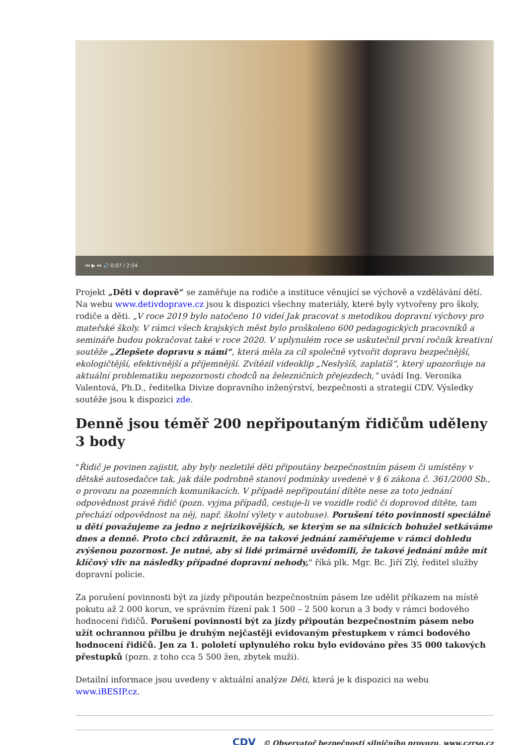⏮ ▶ ⏭ 🔊 0:07 / 2:54
Projekt „Děti v dopravě“ se zaměřuje na rodiče a instituce věnující se výchově a vzdělávání dětí. Na webu www.detivdoprave.cz jsou k dispozici všechny materiály, které byly vytvořeny pro školy, rodiče a děti. „V roce 2019 bylo natočeno 10 videí Jak pracovat s metodikou dopravní výchovy pro mateřské školy. V rámci všech krajských měst bylo proškoleno 600 pedagogických pracovníků a semináře budou pokračovat také v roce 2020. V uplynulém roce se uskutečnil první ročník kreativní soutěže „Zlepšete dopravu s námi“, která měla za cíl společně vytvořit dopravu bezpečnější, ekologičtější, efektivnější a příjemnější. Zvítězil videoklip „Neslyšíš, zaplatíš“, který upozorňuje na aktuální problematiku nepozornosti chodců na železničních přejezdech,“ uvádí Ing. Veronika Valentová, Ph.D., ředitelka Divize dopravního inženýrství, bezpečnosti a strategií CDV. Výsledky soutěže jsou k dispozici zde.
Denně jsou téměř 200 nepřipoutaným řidičům uděleny 3 body
"Řidič je povinen zajistit, aby byly nezletilé děti připoutány bezpečnostním pásem či umístěny v dětské autosedačce tak, jak dále podrobně stanoví podmínky uvedené v § 6 zákona č. 361/2000 Sb., o provozu na pozemních komunikacích. V případě nepřipoutání dítěte nese za toto jednání odpovědnost právě řidič (pozn. vyjma případů, cestuje-li ve vozidle rodič či doprovod dítěte, tam přechází odpovědnost na něj, např. školní výlety v autobuse). Porušení této povinnosti speciálně u dětí považujeme za jedno z nejrizikovějších, se kterým se na silnicích bohužel setkáváme dnes a denně. Proto chci zdůraznit, že na takové jednání zaměřujeme v rámci dohledu zvýšenou pozornost. Je nutné, aby si lidé primárně uvědomili, že takové jednání může mít klíčový vliv na následky případné dopravní nehody," říká plk. Mgr. Bc. Jiří Zlý, ředitel služby dopravní policie.
Za porušení povinnosti být za jízdy připoután bezpečnostním pásem lze udělit příkazem na místě pokutu až 2 000 korun, ve správním řízení pak 1 500 – 2 500 korun a 3 body v rámci bodového hodnocení řidičů. Porušení povinnosti být za jízdy připoután bezpečnostním pásem nebo užít ochrannou přílbu je druhým nejčastěji evidovaným přestupkem v rámci bodového hodnocení řidičů. Jen za 1. pololetí uplynulého roku bylo evidováno přes 35 000 takových přestupků (pozn. z toho cca 5 500 žen, zbytek muži).
Detailní informace jsou uvedeny v aktuální analýze Děti, která je k dispozici na webu www.iBESIP.cz.
CDV © Observatoř bezpečnosti silničního provozu, www.czrso.cz